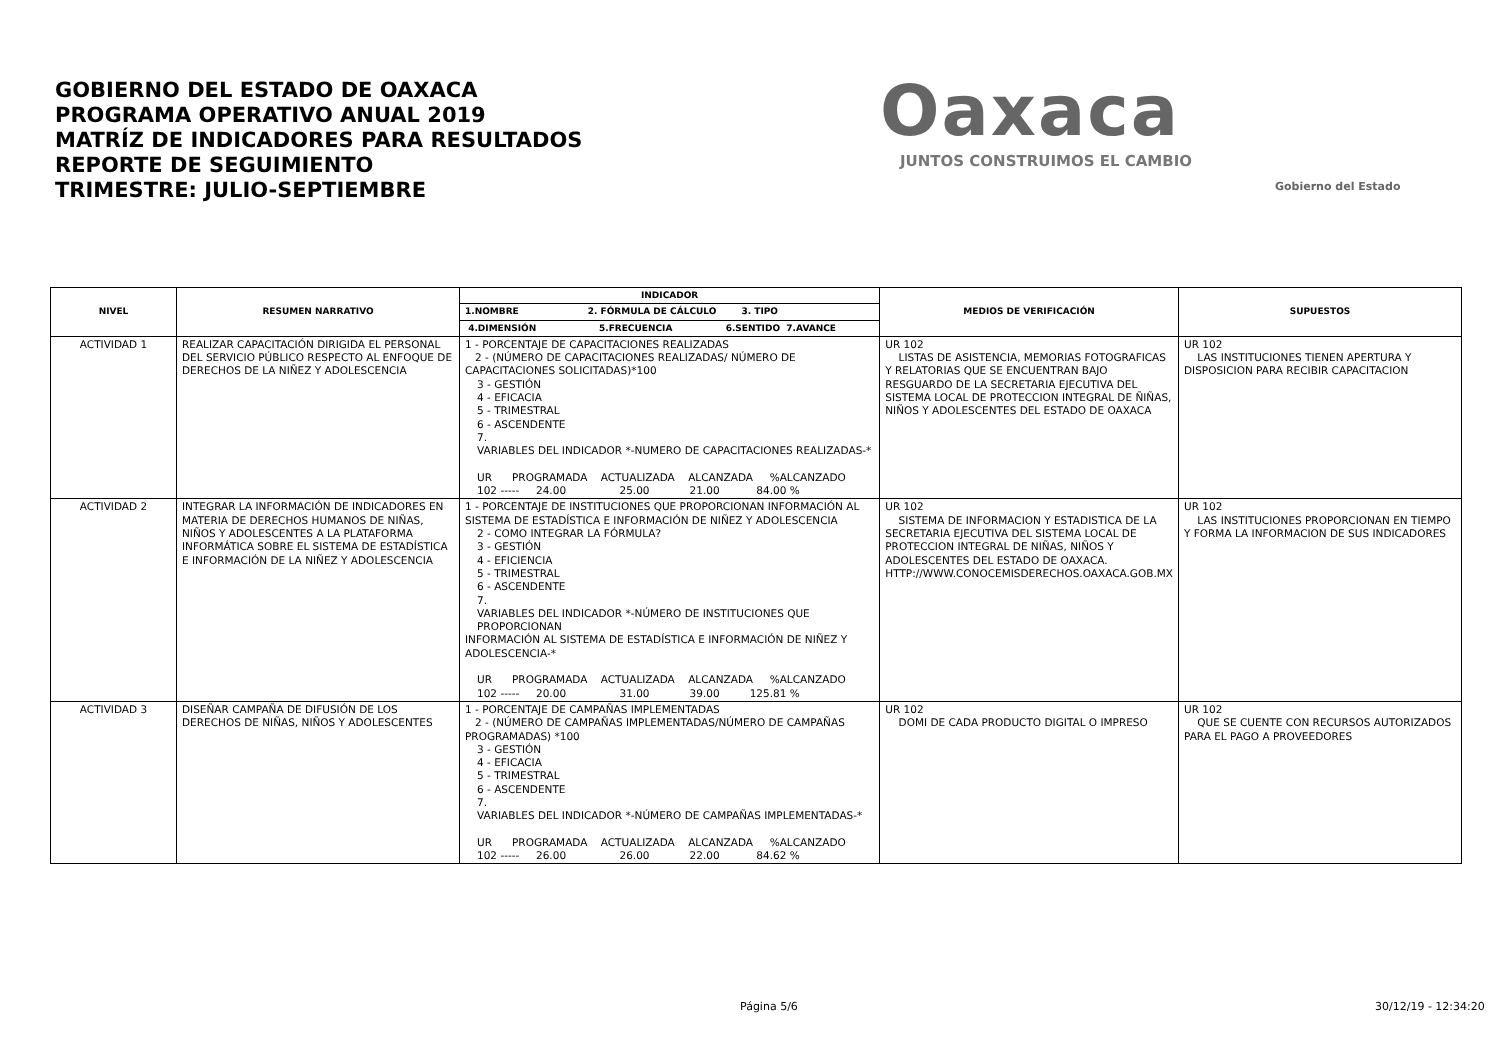GOBIERNO DEL ESTADO DE OAXACA
PROGRAMA OPERATIVO ANUAL 2019
MATRÍZ DE INDICADORES PARA RESULTADOS
REPORTE DE SEGUIMIENTO
TRIMESTRE: JULIO-SEPTIEMBRE
Oaxaca
JUNTOS CONSTRUIMOS EL CAMBIO
Gobierno del Estado
| NIVEL | RESUMEN NARRATIVO | INDICADOR | MEDIOS DE VERIFICACIÓN | SUPUESTOS |
| --- | --- | --- | --- | --- |
| | | 1.NOMBRE 2. FÓRMULA DE CÁLCULO 3. TIPO | | |
| | | 4.DIMENSIÓN 5.FRECUENCIA 6.SENTIDO 7.AVANCE | | |
| ACTIVIDAD 1 | REALIZAR CAPACITACIÓN DIRIGIDA EL PERSONAL DEL SERVICIO PÚBLICO RESPECTO AL ENFOQUE DE DERECHOS DE LA NIÑEZ Y ADOLESCENCIA | 1 - PORCENTAJE DE CAPACITACIONES REALIZADAS 2 - (NÚMERO DE CAPACITACIONES REALIZADAS/ NÚMERO DE CAPACITACIONES SOLICITADAS)*100 3 - GESTIÓN 4 - EFICACIA 5 - TRIMESTRAL 6 - ASCENDENTE 7. VARIABLES DEL INDICADOR *-NUMERO DE CAPACITACIONES REALIZADAS-* UR PROGRAMADA ACTUALIZADA ALCANZADA %ALCANZADO 102 ----- 24.00 25.00 21.00 84.00 % | UR 102 LISTAS DE ASISTENCIA, MEMORIAS FOTOGRAFICAS Y RELATORIAS QUE SE ENCUENTRAN BAJO RESGUARDO DE LA SECRETARIA EJECUTIVA DEL SISTEMA LOCAL DE PROTECCION INTEGRAL DE ÑIÑAS, NIÑOS Y ADOLESCENTES DEL ESTADO DE OAXACA | UR 102 LAS INSTITUCIONES TIENEN APERTURA Y DISPOSICION PARA RECIBIR CAPACITACION |
| ACTIVIDAD 2 | INTEGRAR LA INFORMACIÓN DE INDICADORES EN MATERIA DE DERECHOS HUMANOS DE NIÑAS, NIÑOS Y ADOLESCENTES A LA PLATAFORMA INFORMÁTICA SOBRE EL SISTEMA DE ESTADÍSTICA E INFORMACIÓN DE LA NIÑEZ Y ADOLESCENCIA | 1 - PORCENTAJE DE INSTITUCIONES QUE PROPORCIONAN INFORMACIÓN AL SISTEMA DE ESTADÍSTICA E INFORMACIÓN DE NIÑEZ Y ADOLESCENCIA 2 - COMO INTEGRAR LA FÓRMULA? 3 - GESTIÓN 4 - EFICIENCIA 5 - TRIMESTRAL 6 - ASCENDENTE 7. VARIABLES DEL INDICADOR *-NÚMERO DE INSTITUCIONES QUE PROPORCIONAN INFORMACIÓN AL SISTEMA DE ESTADÍSTICA E INFORMACIÓN DE NIÑEZ Y ADOLESCENCIA-* UR PROGRAMADA ACTUALIZADA ALCANZADA %ALCANZADO 102 ----- 20.00 31.00 39.00 125.81 % | UR 102 SISTEMA DE INFORMACION Y ESTADISTICA DE LA SECRETARIA EJECUTIVA DEL SISTEMA LOCAL DE PROTECCION INTEGRAL DE NIÑAS, NIÑOS Y ADOLESCENTES DEL ESTADO DE OAXACA. HTTP://WWW.CONOCEMISDERECHOS.OAXACA.GOB.MX | UR 102 LAS INSTITUCIONES PROPORCIONAN EN TIEMPO Y FORMA LA INFORMACION DE SUS INDICADORES |
| ACTIVIDAD 3 | DISEÑAR CAMPAÑA DE DIFUSIÓN DE LOS DERECHOS DE NIÑAS, NIÑOS Y ADOLESCENTES | 1 - PORCENTAJE DE CAMPAÑAS IMPLEMENTADAS 2 - (NÚMERO DE CAMPAÑAS IMPLEMENTADAS/NÚMERO DE CAMPAÑAS PROGRAMADAS) *100 3 - GESTIÓN 4 - EFICACIA 5 - TRIMESTRAL 6 - ASCENDENTE 7. VARIABLES DEL INDICADOR *-NÚMERO DE CAMPAÑAS IMPLEMENTADAS-* UR PROGRAMADA ACTUALIZADA ALCANZADA %ALCANZADO 102 ----- 26.00 26.00 22.00 84.62 % | UR 102 DOMI DE CADA PRODUCTO DIGITAL O IMPRESO | UR 102 QUE SE CUENTE CON RECURSOS AUTORIZADOS PARA EL PAGO A PROVEEDORES |
Página 5/6 30/12/19 - 12:34:20